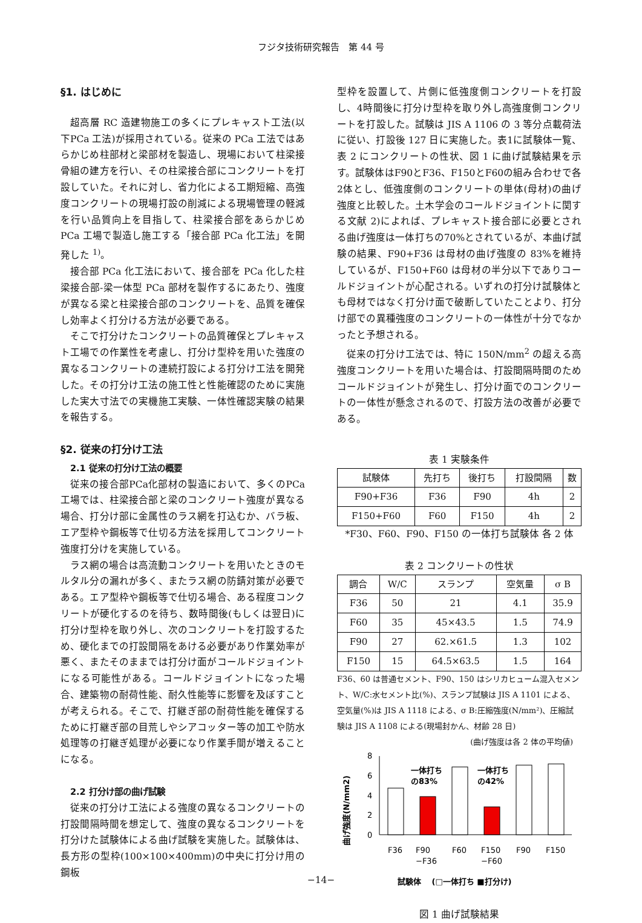フジタ技術研究報告　第 44 号
§1. はじめに
超高層 RC 造建物施工の多くにプレキャスト工法(以下PCa 工法)が採用されている。従来の PCa 工法ではあらかじめ柱部材と梁部材を製造し、現場において柱梁接骨組の建方を行い、その柱梁接合部にコンクリートを打設していた。それに対し、省力化による工期短縮、高強度コンクリートの現場打設の削減による現場管理の軽減を行い品質向上を目指して、柱梁接合部をあらかじめ PCa 工場で製造し施工する「接合部 PCa 化工法」を開発した <sup>1)</sup>。
接合部 PCa 化工法において、接合部を PCa 化した柱梁接合部-梁一体型 PCa 部材を製作するにあたり、強度が異なる梁と柱梁接合部のコンクリートを、品質を確保し効率よく打分ける方法が必要である。
そこで打分けたコンクリートの品質確保とプレキャスト工場での作業性を考慮し、打分け型枠を用いた強度の異なるコンクリートの連続打設による打分け工法を開発した。その打分け工法の施工性と性能確認のために実施した実大寸法での実機施工実験、一体性確認実験の結果を報告する。
§2. 従来の打分け工法
2.1 従来の打分け工法の概要
従来の接合部PCa化部材の製造において、多くのPCa工場では、柱梁接合部と梁のコンクリート強度が異なる場合、打分け部に金属性のラス網を打込むか、バラ板、エア型枠や鋼板等で仕切る方法を採用してコンクリート強度打分けを実施している。
ラス網の場合は高流動コンクリートを用いたときのモルタル分の漏れが多く、またラス網の防錆対策が必要である。エア型枠や鋼板等で仕切る場合、ある程度コンクリートが硬化するのを待ち、数時間後(もしくは翌日)に打分け型枠を取り外し、次のコンクリートを打設するため、硬化までの打設間隔をあける必要があり作業効率が悪く、またそのままでは打分け面がコールドジョイントになる可能性がある。コールドジョイントになった場合、建築物の耐荷性能、耐久性能等に影響を及ぼすことが考えられる。そこで、打継ぎ部の耐荷性能を確保するために打継ぎ部の目荒しやシアコッター等の加工や防水処理等の打継ぎ処理が必要になり作業手間が増えることになる。
2.2 打分け部の曲げ試験
従来の打分け工法による強度の異なるコンクリートの打設間隔時間を想定して、強度の異なるコンクリートを打分けた試験体による曲げ試験を実施した。試験体は、長方形の型枠(100×100×400mm)の中央に打分け用の鋼板
型枠を設置して、片側に低強度側コンクリートを打設し、4時間後に打分け型枠を取り外し高強度側コンクリートを打設した。試験は JIS A 1106 の 3 等分点載荷法に従い、打設後 127 日に実施した。表1に試験体一覧、表 2 にコンクリートの性状、図 1 に曲げ試験結果を示す。試験体はF90とF36、F150とF60の組み合わせで各2体とし、低強度側のコンクリートの単体(母材)の曲げ強度と比較した。土木学会のコールドジョイントに関する文献 2)によれば、プレキャスト接合部に必要とされる曲げ強度は一体打ちの70%とされているが、本曲げ試験の結果、F90+F36 は母材の曲げ強度の 83%を維持しているが、F150+F60 は母材の半分以下でありコールドジョイントが心配される。いずれの打分け試験体とも母材ではなく打分け面で破断していたことより、打分け部での異種強度のコンクリートの一体性が十分でなかったと予想される。
従来の打分け工法では、特に 150N/mm<sup>2</sup> の超える高強度コンクリートを用いた場合は、打設間隔時間のためコールドジョイントが発生し、打分け面でのコンクリートの一体性が懸念されるので、打設方法の改善が必要である。
表 1 実験条件
| 試験体 | 先打ち | 後打ち | 打設間隔 | 数 |
| --- | --- | --- | --- | --- |
| F90+F36 | F36 | F90 | 4h | 2 |
| F150+F60 | F60 | F150 | 4h | 2 |
*F30、F60、F90、F150 の一体打ち試験体 各 2 体
表 2 コンクリートの性状
| 調合 | W/C | スランプ | 空気量 | σ B |
| --- | --- | --- | --- | --- |
| F36 | 50 | 21 | 4.1 | 35.9 |
| F60 | 35 | 45×43.5 | 1.5 | 74.9 |
| F90 | 27 | 62.×61.5 | 1.3 | 102 |
| F150 | 15 | 64.5×63.5 | 1.5 | 164 |
F36、60 は普通セメント、F90、150 はシリカヒューム混入セメント、W/C:水セメント比(%)、スランプ試験は JIS A 1101 による、空気量(%)は JIS A 1118 による、σ B:圧縮強度(N/mm²)、圧縮試験は JIS A 1108 による(現場封かん、材齢 28 日)
(曲げ強度は各 2 体の平均値)
曲げ強度(N/mm2)
8
6
4
2
0
一体打ち
の83%
一体打ち
の42%
F36
F90
−F36
F60
F150
−F60
F90
F150
試験体 　(□一体打ち ■打分け)
図 1 曲げ試験結果
−14−